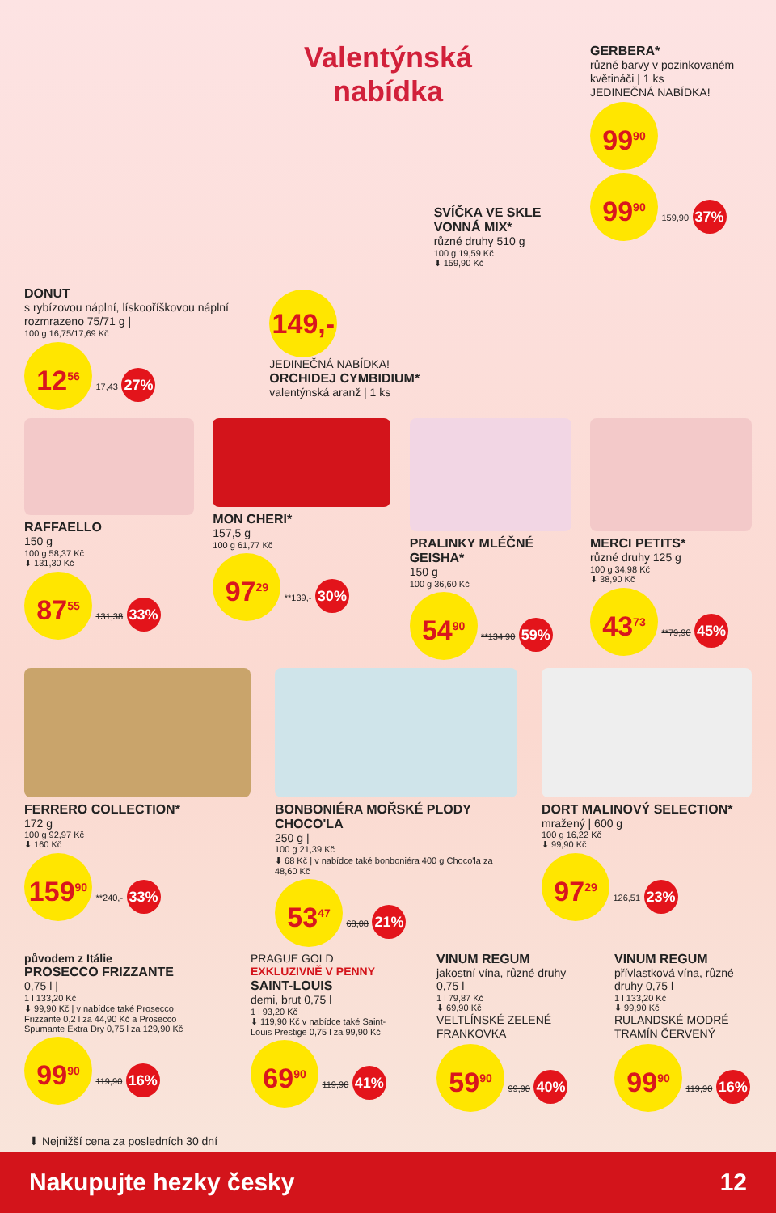Valentýnská
nabídka
DONUT
s rybízovou náplní, lískooříškovou náplní rozmrazeno 75/71 g |
100 g 16,75/17,69 Kč
12<sup>56</sup> 17,43 27%
149,-
JEDINEČNÁ NABÍDKA!
ORCHIDEJ CYMBIDIUM*
valentýnská aranž | 1 ks
SVÍČKA VE SKLE VONNÁ MIX*
různé druhy 510 g
100 g 19,59 Kč
⬇ 159,90 Kč
GERBERA*
různé barvy v pozinkovaném květináči | 1 ks
JEDINEČNÁ NABÍDKA!
99<sup>90</sup>
99<sup>90</sup> 159,90 37%
RAFFAELLO
150 g
100 g 58,37 Kč
⬇ 131,30 Kč
87<sup>55</sup> 131,38 33%
MON CHERI*
157,5 g
100 g 61,77 Kč
97<sup>29</sup> **139,- 30%
PRALINKY MLÉČNÉ GEISHA*
150 g
100 g 36,60 Kč
54<sup>90</sup> **134,90 59%
MERCI PETITS*
různé druhy 125 g
100 g 34,98 Kč
⬇ 38,90 Kč
43<sup>73</sup> **79,90 45%
FERRERO COLLECTION*
172 g
100 g 92,97 Kč
⬇ 160 Kč
159<sup>90</sup> **240,- 33%
BONBONIÉRA MOŘSKÉ PLODY CHOCO'LA
250 g |
100 g 21,39 Kč
⬇ 68 Kč | v nabídce také bonboniéra 400 g Choco'la za 48,60 Kč
53<sup>47</sup> 68,08 21%
DORT MALINOVÝ SELECTION*
mražený | 600 g
100 g 16,22 Kč
⬇ 99,90 Kč
97<sup>29</sup> 126,51 23%
původem z Itálie
PROSECCO FRIZZANTE
0,75 l |
1 l 133,20 Kč
⬇ 99,90 Kč | v nabídce také Prosecco Frizzante 0,2 l za 44,90 Kč a Prosecco Spumante Extra Dry 0,75 l za 129,90 Kč
99<sup>90</sup> 119,90 16%
PRAGUE GOLD
EXKLUZIVNĚ V PENNY
SAINT-LOUIS
demi, brut 0,75 l
1 l 93,20 Kč
⬇ 119,90 Kč v nabídce také Saint-Louis Prestige 0,75 l za 99,90 Kč
69<sup>90</sup> 119,90 41%
VINUM REGUM
jakostní vína, různé druhy 0,75 l
1 l 79,87 Kč
⬇ 69,90 Kč
VELTLÍNSKÉ ZELENÉ FRANKOVKA
59<sup>90</sup> 99,90 40%
VINUM REGUM
přívlastková vína, různé druhy 0,75 l
1 l 133,20 Kč
⬇ 99,90 Kč
RULANDSKÉ MODRÉ TRAMÍN ČERVENÝ
99<sup>90</sup> 119,90 16%
⬇ Nejnižší cena za posledních 30 dní
Nakupujte hezky česky 12